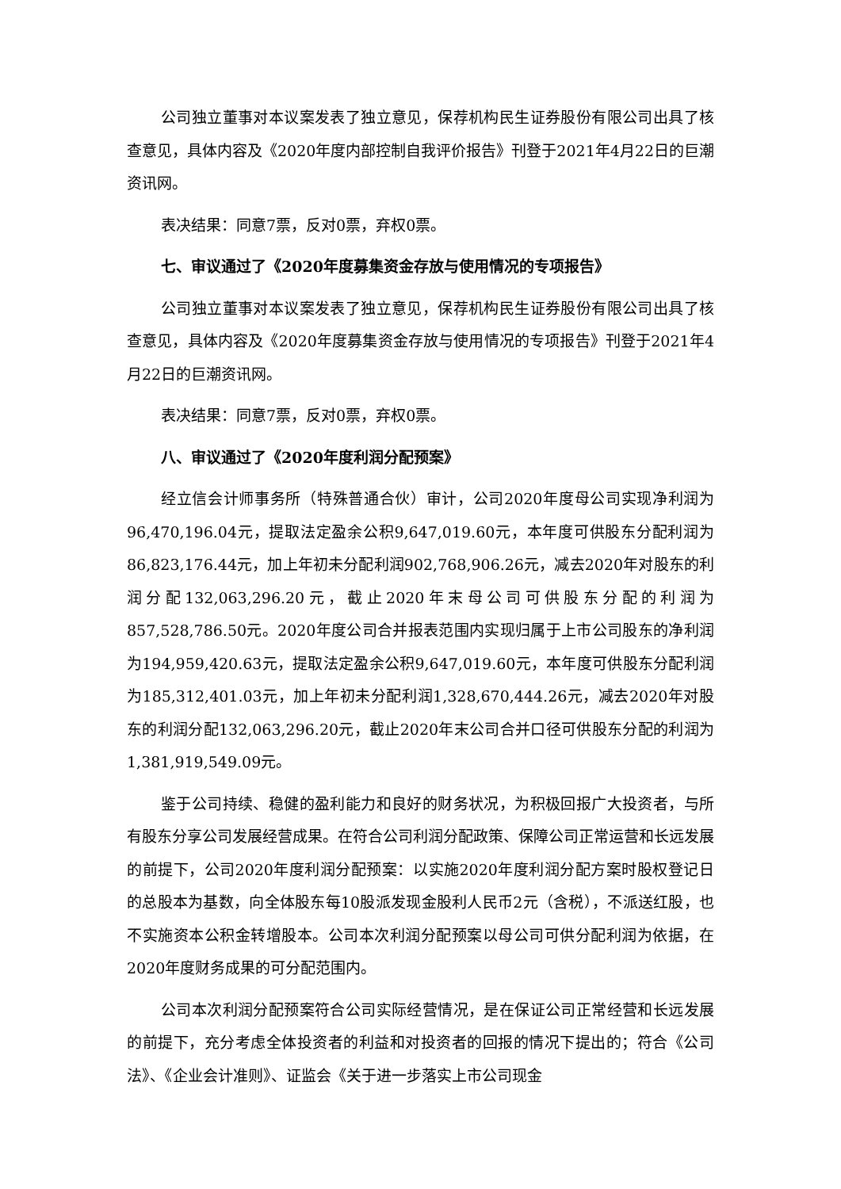公司独立董事对本议案发表了独立意见，保荐机构民生证券股份有限公司出具了核查意见，具体内容及《2020年度内部控制自我评价报告》刊登于2021年4月22日的巨潮资讯网。
表决结果：同意7票，反对0票，弃权0票。
七、审议通过了《2020年度募集资金存放与使用情况的专项报告》
公司独立董事对本议案发表了独立意见，保荐机构民生证券股份有限公司出具了核查意见，具体内容及《2020年度募集资金存放与使用情况的专项报告》刊登于2021年4月22日的巨潮资讯网。
表决结果：同意7票，反对0票，弃权0票。
八、审议通过了《2020年度利润分配预案》
经立信会计师事务所（特殊普通合伙）审计，公司2020年度母公司实现净利润为96,470,196.04元，提取法定盈余公积9,647,019.60元，本年度可供股东分配利润为86,823,176.44元，加上年初未分配利润902,768,906.26元，减去2020年对股东的利润分配132,063,296.20元，截止2020年末母公司可供股东分配的利润为857,528,786.50元。2020年度公司合并报表范围内实现归属于上市公司股东的净利润为194,959,420.63元，提取法定盈余公积9,647,019.60元，本年度可供股东分配利润为185,312,401.03元，加上年初未分配利润1,328,670,444.26元，减去2020年对股东的利润分配132,063,296.20元，截止2020年末公司合并口径可供股东分配的利润为1,381,919,549.09元。
鉴于公司持续、稳健的盈利能力和良好的财务状况，为积极回报广大投资者，与所有股东分享公司发展经营成果。在符合公司利润分配政策、保障公司正常运营和长远发展的前提下，公司2020年度利润分配预案：以实施2020年度利润分配方案时股权登记日的总股本为基数，向全体股东每10股派发现金股利人民币2元（含税），不派送红股，也不实施资本公积金转增股本。公司本次利润分配预案以母公司可供分配利润为依据，在2020年度财务成果的可分配范围内。
公司本次利润分配预案符合公司实际经营情况，是在保证公司正常经营和长远发展的前提下，充分考虑全体投资者的利益和对投资者的回报的情况下提出的；符合《公司法》、《企业会计准则》、证监会《关于进一步落实上市公司现金